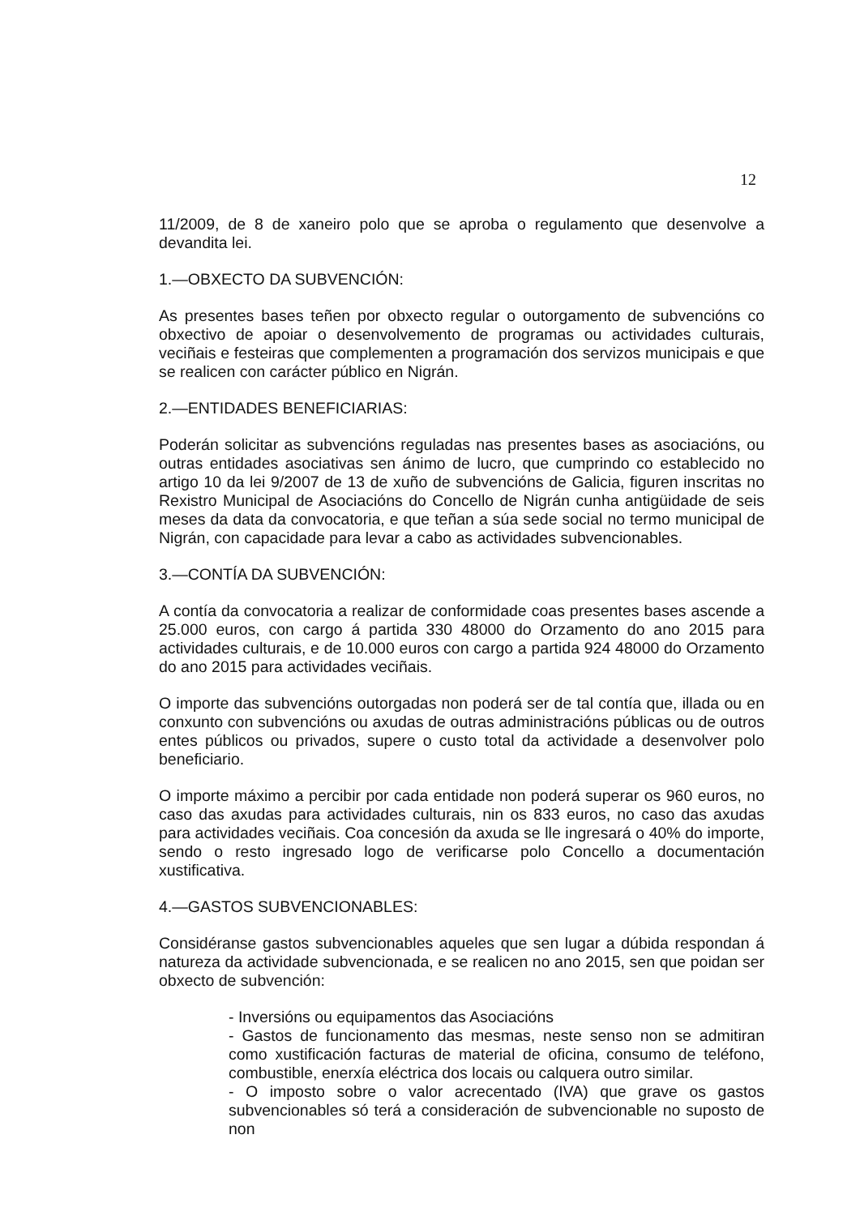12
11/2009, de 8 de xaneiro polo que se aproba o regulamento que desenvolve a devandita lei.
1.—OBXECTO DA SUBVENCIÓN:
As presentes bases teñen por obxecto regular o outorgamento de subvencións co obxectivo de apoiar o desenvolvemento de programas ou actividades culturais, veciñais e festeiras que complementen a programación dos servizos municipais e que se realicen con carácter público en Nigrán.
2.—ENTIDADES BENEFICIARIAS:
Poderán solicitar as subvencións reguladas nas presentes bases as asociacións, ou outras entidades asociativas sen ánimo de lucro, que cumprindo co establecido no artigo 10 da lei 9/2007 de 13 de xuño de subvencións de Galicia, figuren inscritas no Rexistro Municipal de Asociacións do Concello de Nigrán cunha antigüidade de seis meses da data da convocatoria, e que teñan a súa sede social no termo municipal de Nigrán, con capacidade para levar a cabo as actividades subvencionables.
3.—CONTÍA DA SUBVENCIÓN:
A contía da convocatoria a realizar de conformidade coas presentes bases ascende a 25.000 euros, con cargo á partida 330 48000 do Orzamento do ano 2015 para actividades culturais, e de 10.000 euros con cargo a partida 924 48000 do Orzamento do ano 2015 para actividades veciñais.
O importe das subvencións outorgadas non poderá ser de tal contía que, illada ou en conxunto con subvencións ou axudas de outras administracións públicas ou de outros entes públicos ou privados, supere o custo total da actividade a desenvolver polo beneficiario.
O importe máximo a percibir por cada entidade non poderá superar os 960 euros, no caso das axudas para actividades culturais, nin os 833 euros, no caso das axudas para actividades veciñais. Coa concesión da axuda se lle ingresará o 40% do importe, sendo o resto ingresado logo de verificarse polo Concello a documentación xustificativa.
4.—GASTOS SUBVENCIONABLES:
Considéranse gastos subvencionables aqueles que sen lugar a dúbida respondan á natureza da actividade subvencionada, e se realicen no ano 2015, sen que poidan ser obxecto de subvención:
- Inversións ou equipamentos das Asociacións
- Gastos de funcionamento das mesmas, neste senso non se admitiran como xustificación facturas de material de oficina, consumo de teléfono, combustible, enerxía eléctrica dos locais ou calquera outro similar.
- O imposto sobre o valor acrecentado (IVA) que grave os gastos subvencionables só terá a consideración de subvencionable no suposto de non